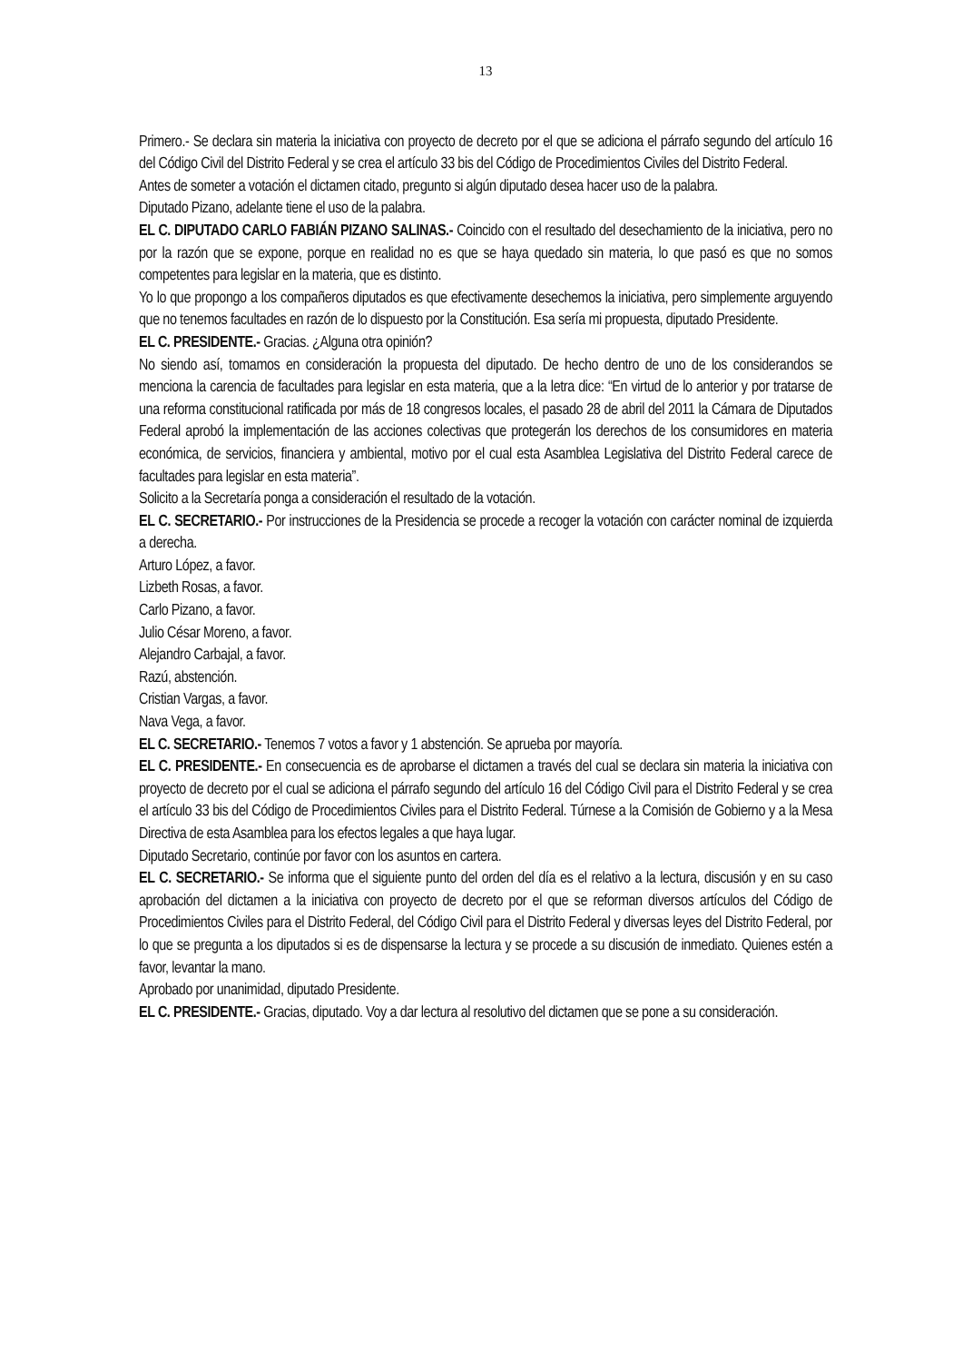13
Primero.- Se declara sin materia la iniciativa con proyecto de decreto por el que se adiciona el párrafo segundo del artículo 16 del Código Civil del Distrito Federal y se crea el artículo 33 bis del Código de Procedimientos Civiles del Distrito Federal.
Antes de someter a votación el dictamen citado, pregunto si algún diputado desea hacer uso de la palabra.
Diputado Pizano, adelante tiene el uso de la palabra.
EL C. DIPUTADO CARLO FABIÁN PIZANO SALINAS.- Coincido con el resultado del desechamiento de la iniciativa, pero no por la razón que se expone, porque en realidad no es que se haya quedado sin materia, lo que pasó es que no somos competentes para legislar en la materia, que es distinto.
Yo lo que propongo a los compañeros diputados es que efectivamente desechemos la iniciativa, pero simplemente arguyendo que no tenemos facultades en razón de lo dispuesto por la Constitución. Esa sería mi propuesta, diputado Presidente.
EL C. PRESIDENTE.- Gracias. ¿Alguna otra opinión?
No siendo así, tomamos en consideración la propuesta del diputado. De hecho dentro de uno de los considerandos se menciona la carencia de facultades para legislar en esta materia, que a la letra dice: “En virtud de lo anterior y por tratarse de una reforma constitucional ratificada por más de 18 congresos locales, el pasado 28 de abril del 2011 la Cámara de Diputados Federal aprobó la implementación de las acciones colectivas que protegerán los derechos de los consumidores en materia económica, de servicios, financiera y ambiental, motivo por el cual esta Asamblea Legislativa del Distrito Federal carece de facultades para legislar en esta materia”.
Solicito a la Secretaría ponga a consideración el resultado de la votación.
EL C. SECRETARIO.- Por instrucciones de la Presidencia se procede a recoger la votación con carácter nominal de izquierda a derecha.
Arturo López, a favor.
Lizbeth Rosas, a favor.
Carlo Pizano, a favor.
Julio César Moreno, a favor.
Alejandro Carbajal, a favor.
Razú, abstención.
Cristian Vargas, a favor.
Nava Vega, a favor.
EL C. SECRETARIO.- Tenemos 7 votos a favor y 1 abstención. Se aprueba por mayoría.
EL C. PRESIDENTE.- En consecuencia es de aprobarse el dictamen a través del cual se declara sin materia la iniciativa con proyecto de decreto por el cual se adiciona el párrafo segundo del artículo 16 del Código Civil para el Distrito Federal y se crea el artículo 33 bis del Código de Procedimientos Civiles para el Distrito Federal. Túrnese a la Comisión de Gobierno y a la Mesa Directiva de esta Asamblea para los efectos legales a que haya lugar.
Diputado Secretario, continúe por favor con los asuntos en cartera.
EL C. SECRETARIO.- Se informa que el siguiente punto del orden del día es el relativo a la lectura, discusión y en su caso aprobación del dictamen a la iniciativa con proyecto de decreto por el que se reforman diversos artículos del Código de Procedimientos Civiles para el Distrito Federal, del Código Civil para el Distrito Federal y diversas leyes del Distrito Federal, por lo que se pregunta a los diputados si es de dispensarse la lectura y se procede a su discusión de inmediato. Quienes estén a favor, levantar la mano.
Aprobado por unanimidad, diputado Presidente.
EL C. PRESIDENTE.- Gracias, diputado. Voy a dar lectura al resolutivo del dictamen que se pone a su consideración.